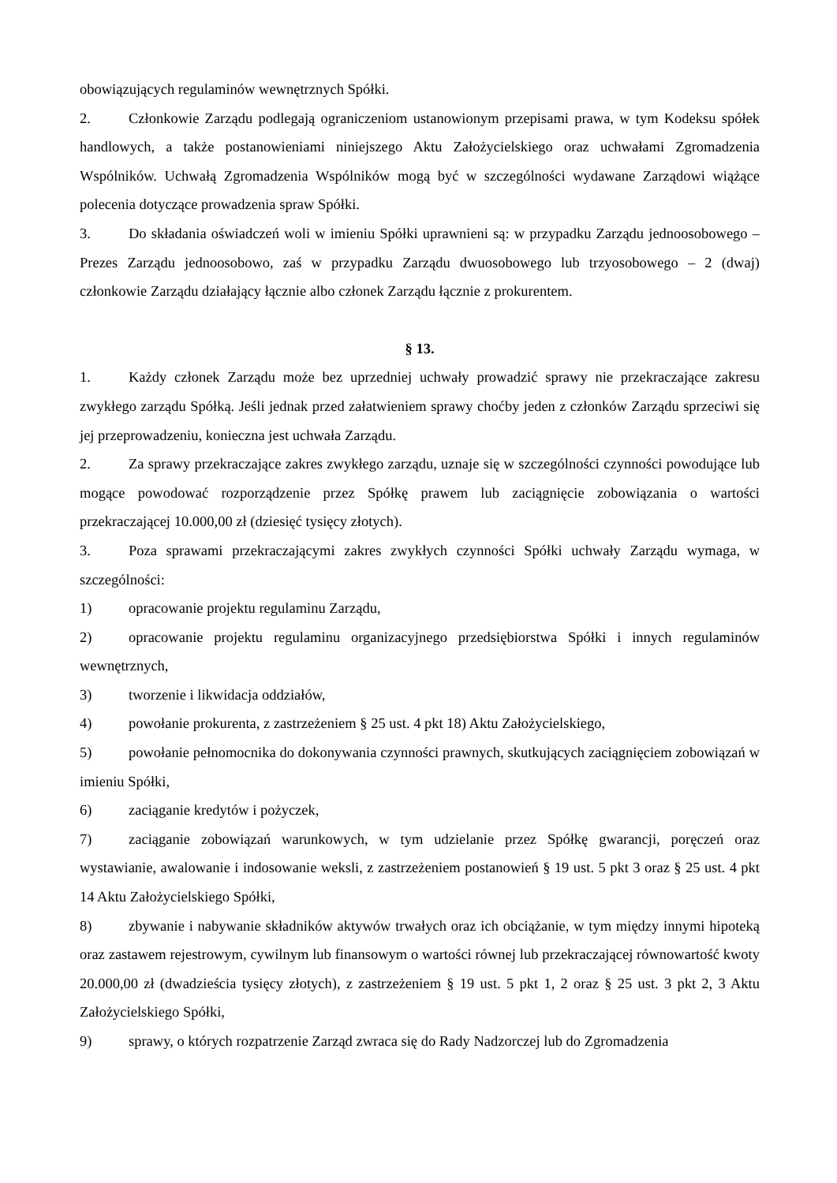obowiązujących regulaminów wewnętrznych Spółki.
2. Członkowie Zarządu podlegają ograniczeniom ustanowionym przepisami prawa, w tym Kodeksu spółek handlowych, a także postanowieniami niniejszego Aktu Założycielskiego oraz uchwałami Zgromadzenia Wspólników. Uchwałą Zgromadzenia Wspólników mogą być w szczególności wydawane Zarządowi wiążące polecenia dotyczące prowadzenia spraw Spółki.
3. Do składania oświadczeń woli w imieniu Spółki uprawnieni są: w przypadku Zarządu jednoosobowego – Prezes Zarządu jednoosobowo, zaś w przypadku Zarządu dwuosobowego lub trzyosobowego – 2 (dwaj) członkowie Zarządu działający łącznie albo członek Zarządu łącznie z prokurentem.
§ 13.
1. Każdy członek Zarządu może bez uprzedniej uchwały prowadzić sprawy nie przekraczające zakresu zwykłego zarządu Spółką. Jeśli jednak przed załatwieniem sprawy choćby jeden z członków Zarządu sprzeciwi się jej przeprowadzeniu, konieczna jest uchwała Zarządu.
2. Za sprawy przekraczające zakres zwykłego zarządu, uznaje się w szczególności czynności powodujące lub mogące powodować rozporządzenie przez Spółkę prawem lub zaciągnięcie zobowiązania o wartości przekraczającej 10.000,00 zł (dziesięć tysięcy złotych).
3. Poza sprawami przekraczającymi zakres zwykłych czynności Spółki uchwały Zarządu wymaga, w szczególności:
1) opracowanie projektu regulaminu Zarządu,
2) opracowanie projektu regulaminu organizacyjnego przedsiębiorstwa Spółki i innych regulaminów wewnętrznych,
3) tworzenie i likwidacja oddziałów,
4) powołanie prokurenta, z zastrzeżeniem § 25 ust. 4 pkt 18) Aktu Założycielskiego,
5) powołanie pełnomocnika do dokonywania czynności prawnych, skutkujących zaciągnięciem zobowiązań w imieniu Spółki,
6) zaciąganie kredytów i pożyczek,
7) zaciąganie zobowiązań warunkowych, w tym udzielanie przez Spółkę gwarancji, poręczeń oraz wystawianie, awalowanie i indosowanie weksli, z zastrzeżeniem postanowień § 19 ust. 5 pkt 3 oraz § 25 ust. 4 pkt 14 Aktu Założycielskiego Spółki,
8) zbywanie i nabywanie składników aktywów trwałych oraz ich obciążanie, w tym między innymi hipoteką oraz zastawem rejestrowym, cywilnym lub finansowym o wartości równej lub przekraczającej równowartość kwoty 20.000,00 zł (dwadzieścia tysięcy złotych), z zastrzeżeniem § 19 ust. 5 pkt 1, 2 oraz § 25 ust. 3 pkt 2, 3 Aktu Założycielskiego Spółki,
9) sprawy, o których rozpatrzenie Zarząd zwraca się do Rady Nadzorczej lub do Zgromadzenia